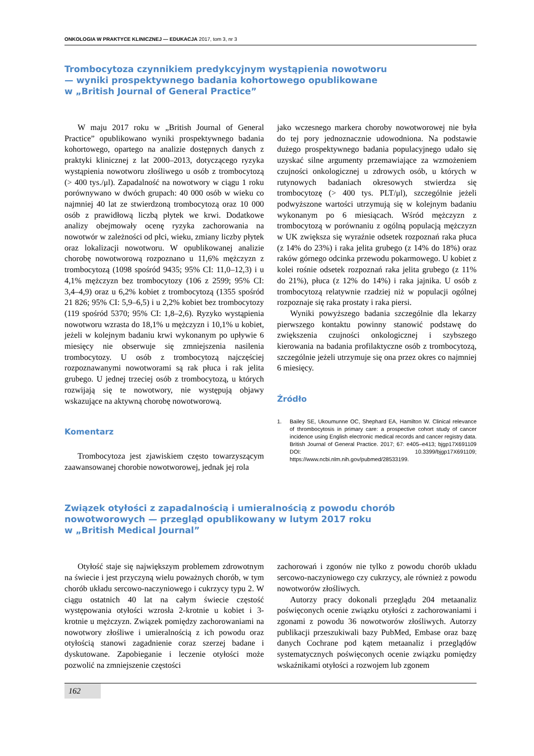ONKOLOGIA W PRAKTYCE KLINICZNEJ — EDUKACJA 2017, tom 3, nr 3
Trombocytoza czynnikiem predykcyjnym wystąpienia nowotworu
— wyniki prospektywnego badania kohortowego opublikowane
w „British Journal of General Practice”
W maju 2017 roku w „British Journal of General Practice” opublikowano wyniki prospektywnego badania kohortowego, opartego na analizie dostępnych danych z praktyki klinicznej z lat 2000–2013, dotyczącego ryzyka wystąpienia nowotworu złośliwego u osób z trombocytozą (> 400 tys./μl). Zapadalność na nowotwory w ciągu 1 roku porównywano w dwóch grupach: 40 000 osób w wieku co najmniej 40 lat ze stwierdzoną trombocytozą oraz 10 000 osób z prawidłową liczbą płytek we krwi. Dodatkowe analizy obejmowały ocenę ryzyka zachorowania na nowotwór w zależności od płci, wieku, zmiany liczby płytek oraz lokalizacji nowotworu. W opublikowanej analizie chorobę nowotworową rozpoznano u 11,6% mężczyzn z trombocytozą (1098 spośród 9435; 95% CI: 11,0–12,3) i u 4,1% mężczyzn bez trombocytozy (106 z 2599; 95% CI: 3,4–4,9) oraz u 6,2% kobiet z trombocytozą (1355 spośród 21 826; 95% CI: 5,9–6,5) i u 2,2% kobiet bez trombocytozy (119 spośród 5370; 95% CI: 1,8–2,6). Ryzyko wystąpienia nowotworu wzrasta do 18,1% u mężczyzn i 10,1% u kobiet, jeżeli w kolejnym badaniu krwi wykonanym po upływie 6 miesięcy nie obserwuje się zmniejszenia nasilenia trombocytozy. U osób z trombocytozą najczęściej rozpoznawanymi nowotworami są rak płuca i rak jelita grubego. U jednej trzeciej osób z trombocytozą, u których rozwijają się te nowotwory, nie występują objawy wskazujące na aktywną chorobę nowotworową.
Komentarz
Trombocytoza jest zjawiskiem często towarzyszącym zaawansowanej chorobie nowotworowej, jednak jej rola
jako wczesnego markera choroby nowotworowej nie była do tej pory jednoznacznie udowodniona. Na podstawie dużego prospektywnego badania populacyjnego udało się uzyskać silne argumenty przemawiające za wzmożeniem czujności onkologicznej u zdrowych osób, u których w rutynowych badaniach okresowych stwierdza się trombocytozę (> 400 tys. PLT/μl), szczególnie jeżeli podwyższone wartości utrzymują się w kolejnym badaniu wykonanym po 6 miesiącach. Wśród mężczyzn z trombocytozą w porównaniu z ogólną populacją mężczyzn w UK zwiększa się wyraźnie odsetek rozpoznań raka płuca (z 14% do 23%) i raka jelita grubego (z 14% do 18%) oraz raków górnego odcinka przewodu pokarmowego. U kobiet z kolei rośnie odsetek rozpoznań raka jelita grubego (z 11% do 21%), płuca (z 12% do 14%) i raka jajnika. U osób z trombocytozą relatywnie rzadziej niż w populacji ogólnej rozpoznaje się raka prostaty i raka piersi.
Wyniki powyższego badania szczególnie dla lekarzy pierwszego kontaktu powinny stanowić podstawę do zwiększenia czujności onkologicznej i szybszego kierowania na badania profilaktyczne osób z trombocytozą, szczególnie jeżeli utrzymuje się ona przez okres co najmniej 6 miesięcy.
Źródło
1. Bailey SE, Ukoumunne OC, Shephard EA, Hamilton W. Clinical relevance of thrombocytosis in primary care: a prospective cohort study of cancer incidence using English electronic medical records and cancer registry data. British Journal of General Practice. 2017; 67: e405–e413; bjgp17X691109 DOI: 10.3399/bjgp17X691109; https://www.ncbi.nlm.nih.gov/pubmed/28533199.
Związek otyłości z zapadalnością i umieralnością z powodu chorób
nowotworowych — przegląd opublikowany w lutym 2017 roku
w „British Medical Journal”
Otyłość staje się największym problemem zdrowotnym na świecie i jest przyczyną wielu poważnych chorób, w tym chorób układu sercowo-naczyniowego i cukrzycy typu 2. W ciągu ostatnich 40 lat na całym świecie częstość występowania otyłości wzrosła 2-krotnie u kobiet i 3-krotnie u mężczyzn. Związek pomiędzy zachorowaniami na nowotwory złośliwe i umieralnością z ich powodu oraz otyłością stanowi zagadnienie coraz szerzej badane i dyskutowane. Zapobieganie i leczenie otyłości może pozwolić na zmniejszenie częstości
zachorowań i zgonów nie tylko z powodu chorób układu sercowo-naczyniowego czy cukrzycy, ale również z powodu nowotworów złośliwych.
Autorzy pracy dokonali przeglądu 204 metaanaliz poświęconych ocenie związku otyłości z zachorowaniami i zgonami z powodu 36 nowotworów złośliwych. Autorzy publikacji przeszukiwali bazy PubMed, Embase oraz bazę danych Cochrane pod kątem metaanaliz i przeglądów systematycznych poświęconych ocenie związku pomiędzy wskaźnikami otyłości a rozwojem lub zgonem
162